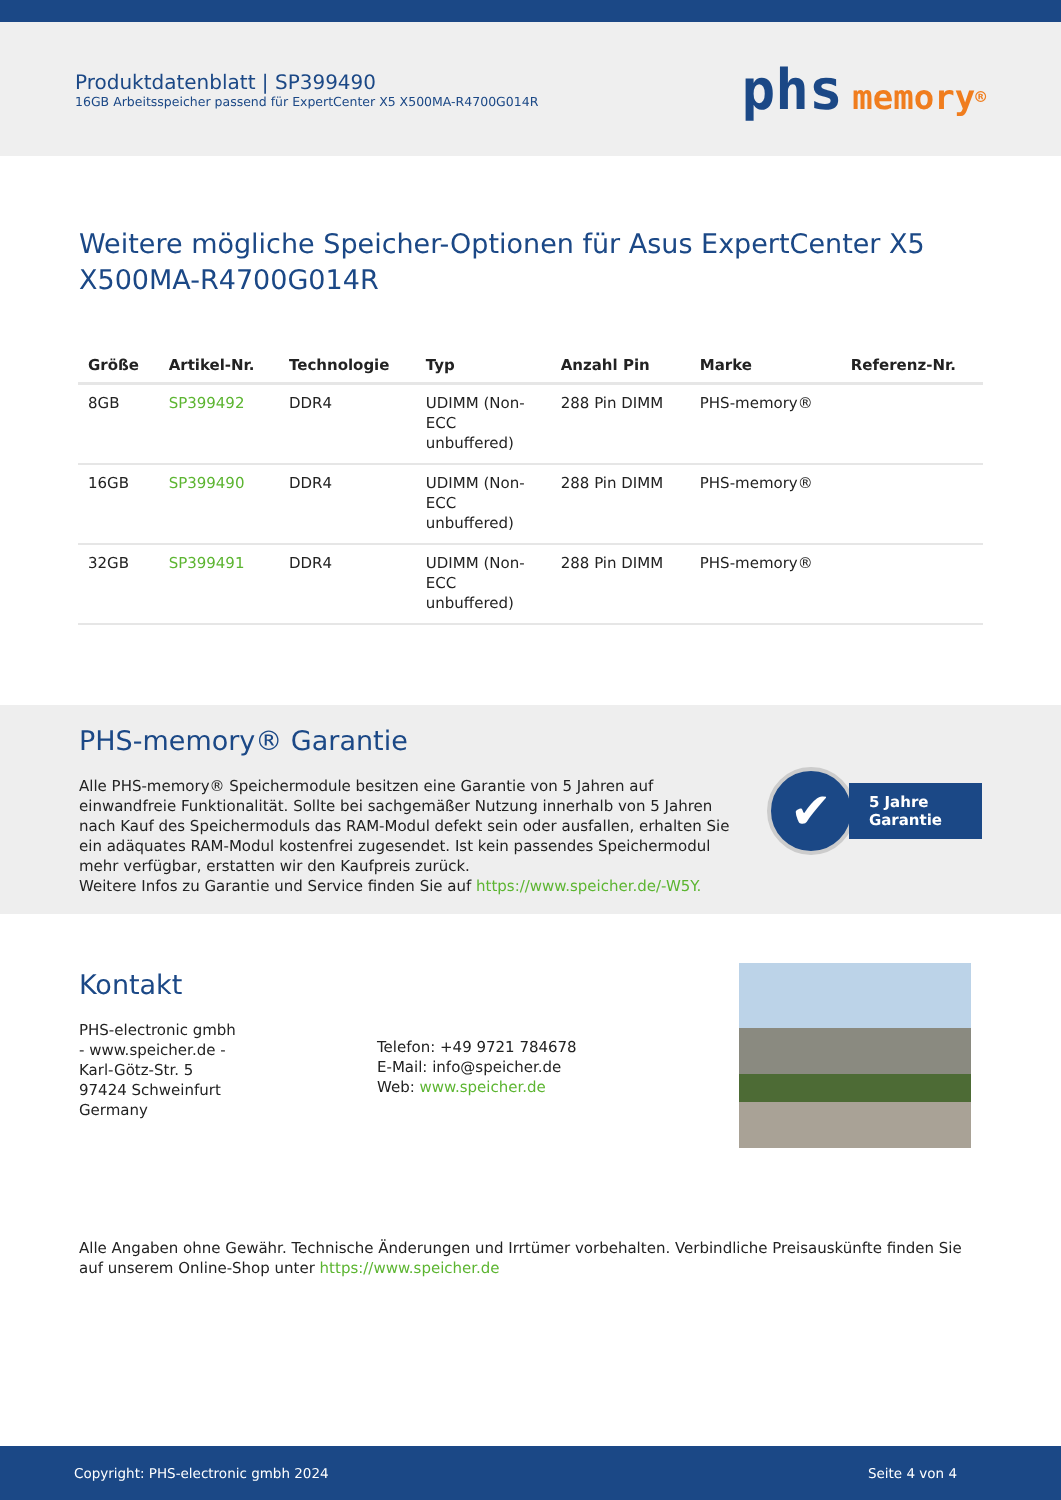Produktdatenblatt | SP399490
16GB Arbeitsspeicher passend für ExpertCenter X5 X500MA-R4700G014R
phs memory<sup>®</sup>
Weitere mögliche Speicher-Optionen für Asus ExpertCenter X5 X500MA-R4700G014R
| Größe | Artikel-Nr. | Technologie | Typ | Anzahl Pin | Marke | Referenz-Nr. |
| --- | --- | --- | --- | --- | --- | --- |
| 8GB | SP399492 | DDR4 | UDIMM (Non- ECC unbuffered) | 288 Pin DIMM | PHS-memory® | |
| 16GB | SP399490 | DDR4 | UDIMM (Non- ECC unbuffered) | 288 Pin DIMM | PHS-memory® | |
| 32GB | SP399491 | DDR4 | UDIMM (Non- ECC unbuffered) | 288 Pin DIMM | PHS-memory® | |
PHS-memory® Garantie
Alle PHS-memory® Speichermodule besitzen eine Garantie von 5 Jahren auf einwandfreie Funktionalität. Sollte bei sachgemäßer Nutzung innerhalb von 5 Jahren nach Kauf des Speichermoduls das RAM-Modul defekt sein oder ausfallen, erhalten Sie ein adäquates RAM-Modul kostenfrei zugesendet. Ist kein passendes Speichermodul mehr verfügbar, erstatten wir den Kaufpreis zurück.
Weitere Infos zu Garantie und Service finden Sie auf https://www.speicher.de/-W5Y.
✔
5 Jahre
Garantie
Kontakt
PHS-electronic gmbh
- www.speicher.de -
Karl-Götz-Str. 5
97424 Schweinfurt
Germany
Telefon: +49 9721 784678
E-Mail: info@speicher.de
Web: www.speicher.de
Alle Angaben ohne Gewähr. Technische Änderungen und Irrtümer vorbehalten. Verbindliche Preisauskünfte finden Sie auf unserem Online-Shop unter https://www.speicher.de
Copyright: PHS-electronic gmbh 2024 Seite 4 von 4